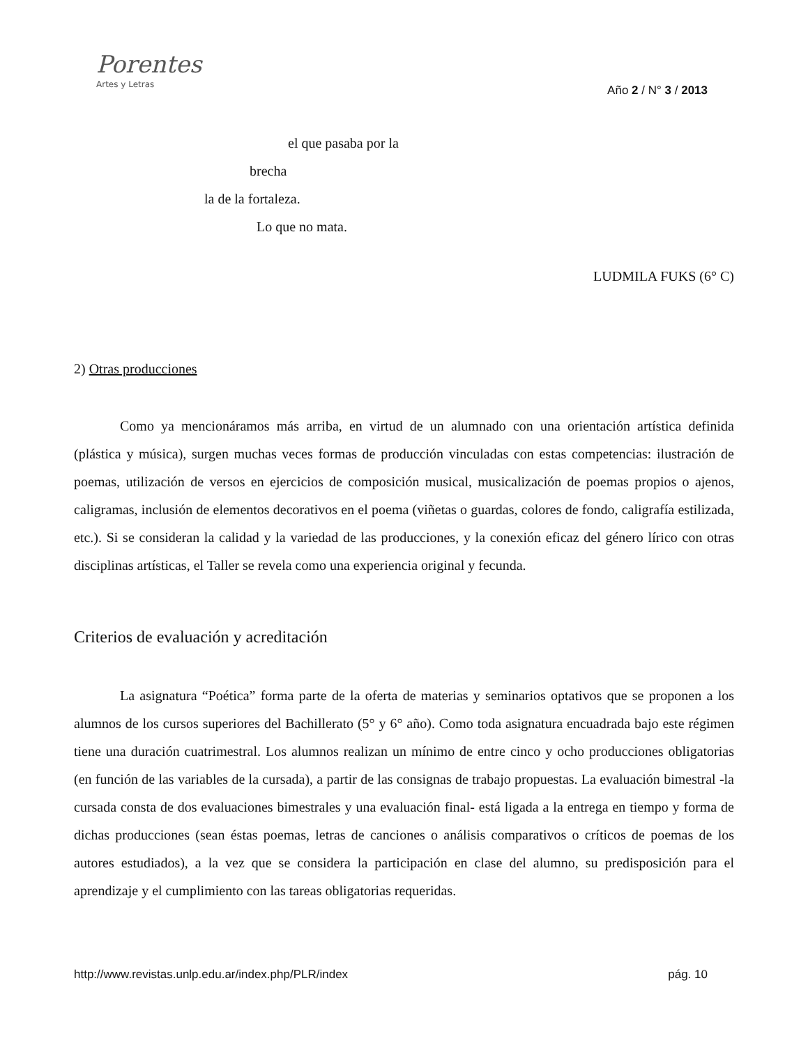Porentes
Artes y Letras
Año 2 / N° 3 / 2013
el que pasaba por la
brecha
la de la fortaleza.
Lo que no mata.
LUDMILA FUKS (6° C)
2) Otras producciones
Como ya mencionáramos más arriba, en virtud de un alumnado con una orientación artística definida (plástica y música), surgen muchas veces formas de producción vinculadas con estas competencias: ilustración de poemas, utilización de versos en ejercicios de composición musical, musicalización de poemas propios o ajenos, caligramas, inclusión de elementos decorativos en el poema (viñetas o guardas, colores de fondo, caligrafía estilizada, etc.). Si se consideran la calidad y la variedad de las producciones, y la conexión eficaz del género lírico con otras disciplinas artísticas, el Taller se revela como una experiencia original y fecunda.
Criterios de evaluación y acreditación
La asignatura “Poética” forma parte de la oferta de materias y seminarios optativos que se proponen a los alumnos de los cursos superiores del Bachillerato (5° y 6° año). Como toda asignatura encuadrada bajo este régimen tiene una duración cuatrimestral. Los alumnos realizan un mínimo de entre cinco y ocho producciones obligatorias (en función de las variables de la cursada), a partir de las consignas de trabajo propuestas. La evaluación bimestral -la cursada consta de dos evaluaciones bimestrales y una evaluación final- está ligada a la entrega en tiempo y forma de dichas producciones (sean éstas poemas, letras de canciones o análisis comparativos o críticos de poemas de los autores estudiados), a la vez que se considera la participación en clase del alumno, su predisposición para el aprendizaje y el cumplimiento con las tareas obligatorias requeridas.
http://www.revistas.unlp.edu.ar/index.php/PLR/index pág. 10